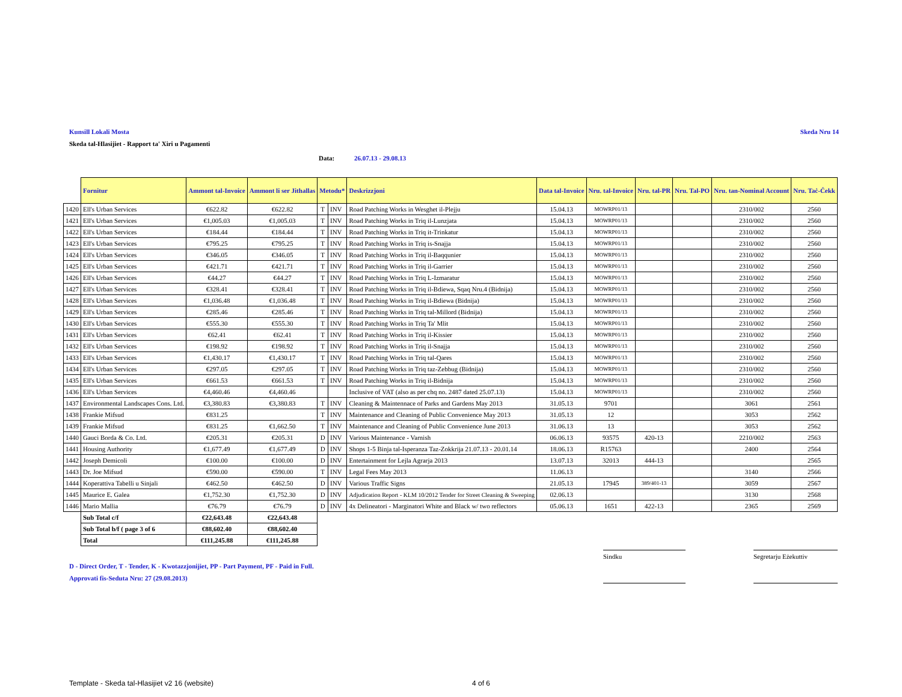Kunsill Lokali Mosta Skeda Nru 14
Skeda tal-Hlasijiet - Rapport ta' Xiri u Pagamenti
Data: 26.07.13 - 29.08.13
| | Fornitur | Ammont tal-Invoice | Ammont li ser Jithallas | Metodu* | | Deskrizzjoni | Data tal-Invoice | Nru. tal-Invoice | Nru. tal-PR | Nru. Tal-PO | Nru. tan-Nominal Account | Nru. Taċ-Ċekk |
| --- | --- | --- | --- | --- | --- | --- | --- | --- | --- | --- | --- | --- |
| 1420 | Ell's Urban Services | €622.82 | €622.82 | T | INV | Road Patching Works in Wesghet il-Plejju | 15.04.13 | MOWRP01/13 | | | 2310/002 | 2560 |
| 1421 | Ell's Urban Services | €1,005.03 | €1,005.03 | T | INV | Road Patching Works in Triq il-Lunzjata | 15.04.13 | MOWRP01/13 | | | 2310/002 | 2560 |
| 1422 | Ell's Urban Services | €184.44 | €184.44 | T | INV | Road Patching Works in Triq it-Trinkatur | 15.04.13 | MOWRP01/13 | | | 2310/002 | 2560 |
| 1423 | Ell's Urban Services | €795.25 | €795.25 | T | INV | Road Patching Works in Triq is-Snajja | 15.04.13 | MOWRP01/13 | | | 2310/002 | 2560 |
| 1424 | Ell's Urban Services | €346.05 | €346.05 | T | INV | Road Patching Works in Triq il-Baqqunier | 15.04.13 | MOWRP01/13 | | | 2310/002 | 2560 |
| 1425 | Ell's Urban Services | €421.71 | €421.71 | T | INV | Road Patching Works in Triq il-Garrier | 15.04.13 | MOWRP01/13 | | | 2310/002 | 2560 |
| 1426 | Ell's Urban Services | €44.27 | €44.27 | T | INV | Road Patching Works in Triq L-Izmaratur | 15.04.13 | MOWRP01/13 | | | 2310/002 | 2560 |
| 1427 | Ell's Urban Services | €328.41 | €328.41 | T | INV | Road Patching Works in Triq il-Bdiewa, Sqaq Nru.4 (Bidnija) | 15.04.13 | MOWRP01/13 | | | 2310/002 | 2560 |
| 1428 | Ell's Urban Services | €1,036.48 | €1,036.48 | T | INV | Road Patching Works in Triq il-Bdiewa (Bidnija) | 15.04.13 | MOWRP01/13 | | | 2310/002 | 2560 |
| 1429 | Ell's Urban Services | €285.46 | €285.46 | T | INV | Road Patching Works in Triq tal-Millord (Bidnija) | 15.04.13 | MOWRP01/13 | | | 2310/002 | 2560 |
| 1430 | Ell's Urban Services | €555.30 | €555.30 | T | INV | Road Patching Works in Triq Ta' Mlit | 15.04.13 | MOWRP01/13 | | | 2310/002 | 2560 |
| 1431 | Ell's Urban Services | €62.41 | €62.41 | T | INV | Road Patching Works in Triq il-Kissier | 15.04.13 | MOWRP01/13 | | | 2310/002 | 2560 |
| 1432 | Ell's Urban Services | €198.92 | €198.92 | T | INV | Road Patching Works in Triq il-Snajja | 15.04.13 | MOWRP01/13 | | | 2310/002 | 2560 |
| 1433 | Ell's Urban Services | €1,430.17 | €1,430.17 | T | INV | Road Patching Works in Triq tal-Qares | 15.04.13 | MOWRP01/13 | | | 2310/002 | 2560 |
| 1434 | Ell's Urban Services | €297.05 | €297.05 | T | INV | Road Patching Works in Triq taz-Zebbug (Bidnija) | 15.04.13 | MOWRP01/13 | | | 2310/002 | 2560 |
| 1435 | Ell's Urban Services | €661.53 | €661.53 | T | INV | Road Patching Works in Triq il-Bidnija | 15.04.13 | MOWRP01/13 | | | 2310/002 | 2560 |
| 1436 | Ell's Urban Services | €4,460.46 | €4,460.46 | | | Inclusive of VAT (also as per chq no. 2487 dated 25.07.13) | 15.04.13 | MOWRP01/13 | | | 2310/002 | 2560 |
| 1437 | Environmental Landscapes Cons. Ltd. | €3,380.83 | €3,380.83 | T | INV | Cleaning & Maintennace of Parks and Gardens May 2013 | 31.05.13 | 9701 | | | 3061 | 2561 |
| 1438 | Frankie Mifsud | €831.25 | | T | INV | Maintenance and Cleaning of Public Convenience May 2013 | 31.05.13 | 12 | | | 3053 | 2562 |
| 1439 | Frankie Mifsud | €831.25 | €1,662.50 | T | INV | Maintenance and Cleaning of Public Convenience June 2013 | 31.06.13 | 13 | | | 3053 | 2562 |
| 1440 | Gauci Borda & Co. Ltd. | €205.31 | €205.31 | D | INV | Various Maintenance - Varnish | 06.06.13 | 93575 | 420-13 | | 2210/002 | 2563 |
| 1441 | Housing Authority | €1,677.49 | €1,677.49 | D | INV | Shops 1-5 Binja tal-Isperanza Taz-Zokkrija 21.07.13 - 20.01.14 | 18.06.13 | R15763 | | | 2400 | 2564 |
| 1442 | Joseph Demicoli | €100.00 | €100.00 | D | INV | Entertainment for Lejla Agrarja 2013 | 13.07.13 | 32013 | 444-13 | | | 2565 |
| 1443 | Dr. Joe Mifsud | €590.00 | €590.00 | T | INV | Legal Fees May 2013 | 11.06.13 | | | | 3140 | 2566 |
| 1444 | Koperattiva Tabelli u Sinjali | €462.50 | €462.50 | D | INV | Various Traffic Signs | 21.05.13 | 17945 | 389/401-13 | | 3059 | 2567 |
| 1445 | Maurice E. Galea | €1,752.30 | €1,752.30 | D | INV | Adjudication Report - KLM 10/2012 Tender for Street Cleaning & Sweeping | 02.06.13 | | | | 3130 | 2568 |
| 1446 | Mario Mallia | €76.79 | €76.79 | D | INV | 4x Delineatori - Marginatori White and Black w/ two reflectors | 05.06.13 | 1651 | 422-13 | | 2365 | 2569 |
| | Sub Total c/f | €22,643.48 | €22,643.48 | | | | | | | | | |
| | Sub Total b/f ( page 3 of 6 | €88,602.40 | €88,602.40 | | | | | | | | | |
| | Total | €111,245.88 | €111,245.88 | | | | | | | | | |
Sindku Segretarju Eżekuttiv
D - Direct Order, T - Tender, K - Kwotazzjonijiet, PP - Part Payment, PF - Paid in Full.
Approvati fis-Seduta Nru: 27 (29.08.2013)
Template - Skeda tal-Hlasijiet v2 16 (website) 4 of 6